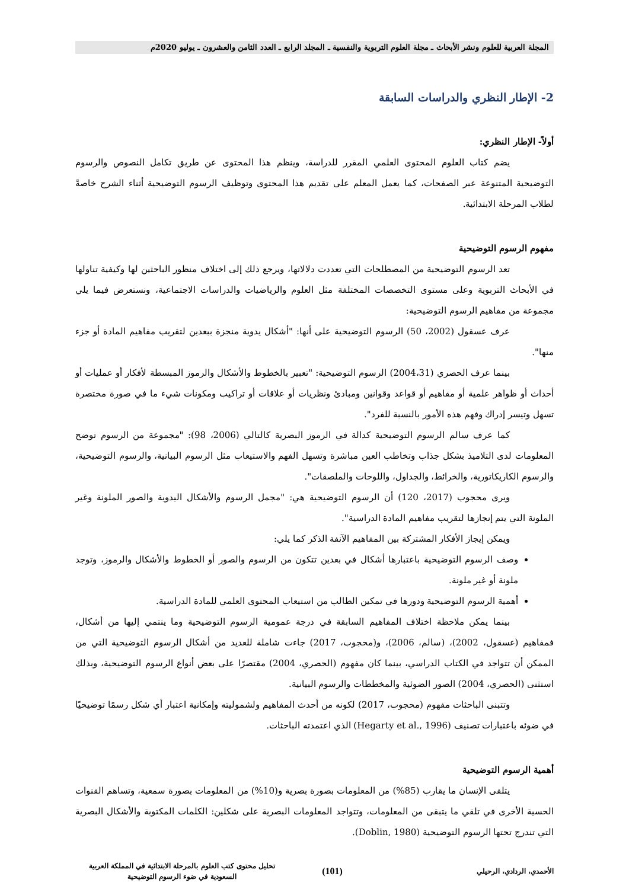المجلة العربية للعلوم ونشر الأبحاث ـ مجلة العلوم التربوية والنفسية ـ المجلد الرابع ـ العدد الثامن والعشرون ـ يوليو 2020م
2- الإطار النظري والدراسات السابقة
أولاً- الإطار النظري:
يضم كتاب العلوم المحتوى العلمي المقرر للدراسة، وينظم هذا المحتوى عن طريق تكامل النصوص والرسوم التوضيحية المتنوعة عبر الصفحات، كما يعمل المعلم على تقديم هذا المحتوى وتوظيف الرسوم التوضيحية أثناء الشرح خاصةً لطلاب المرحلة الابتدائية.
مفهوم الرسوم التوضيحية
تعد الرسوم التوضيحية من المصطلحات التي تعددت دلالاتها، ويرجع ذلك إلى اختلاف منظور الباحثين لها وكيفية تناولها في الأبحاث التربوية وعلى مستوى التخصصات المختلفة مثل العلوم والرياضيات والدراسات الاجتماعية، ونستعرض فيما يلي مجموعة من مفاهيم الرسوم التوضيحية:
عرف عسقول (2002، 50) الرسوم التوضيحية على أنها: "أشكال يدوية منجزة ببعدين لتقريب مفاهيم المادة أو جزء منها".
بينما عرف الحصري (2004،31) الرسوم التوضيحية: "تعبير بالخطوط والأشكال والرموز المبسطة لأفكار أو عمليات أو أحداث أو ظواهر علمية أو مفاهيم أو قواعد وقوانين ومبادئ ونظريات أو علاقات أو تراكيب ومكونات شيء ما في صورة مختصرة تسهل وتيسر إدراك وفهم هذه الأمور بالنسبة للفرد".
كما عرف سالم الرسوم التوضيحية كدالة في الرموز البصرية كالتالي (2006، 98): "مجموعة من الرسوم توضح المعلومات لدى التلاميذ بشكل جذاب وتخاطب العين مباشرة وتسهل الفهم والاستيعاب مثل الرسوم البيانية، والرسوم التوضيحية، والرسوم الكاريكاتورية، والخرائط، والجداول، واللوحات والملصقات".
ويرى محجوب (2017، 120) أن الرسوم التوضيحية هي: "مجمل الرسوم والأشكال اليدوية والصور الملونة وغير الملونة التي يتم إنجازها لتقريب مفاهيم المادة الدراسية".
ويمكن إيجاز الأفكار المشتركة بين المفاهيم الآنفة الذكر كما يلي:
وصف الرسوم التوضيحية باعتبارها أشكال في بعدين تتكون من الرسوم والصور أو الخطوط والأشكال والرموز، وتوجد ملونة أو غير ملونة.
أهمية الرسوم التوضيحية ودورها في تمكين الطالب من استيعاب المحتوى العلمي للمادة الدراسية.
بينما يمكن ملاحظة اختلاف المفاهيم السابقة في درجة عمومية الرسوم التوضيحية وما ينتمي إليها من أشكال، فمفاهيم (عسقول، 2002)، (سالم، 2006)، و(محجوب، 2017) جاءت شاملة للعديد من أشكال الرسوم التوضيحية التي من الممكن أن تتواجد في الكتاب الدراسي، بينما كان مفهوم (الحصري، 2004) مقتصرًا على بعض أنواع الرسوم التوضيحية، وبذلك استثنى (الحصري، 2004) الصور الضوئية والمخططات والرسوم البيانية.
وتتبنى الباحثات مفهوم (محجوب، 2017) لكونه من أحدث المفاهيم ولشموليته وإمكانية اعتبار أي شكل رسمًا توضيحيًا في ضوئه باعتبارات تصنيف (Hegarty et al., 1996) الذي اعتمدته الباحثات.
أهمية الرسوم التوضيحية
يتلقى الإنسان ما يقارب (85%) من المعلومات بصورة بصرية و(10%) من المعلومات بصورة سمعية، وتساهم القنوات الحسية الأخرى في تلقي ما يتبقى من المعلومات، وتتواجد المعلومات البصرية على شكلين: الكلمات المكتوبة والأشكال البصرية التي تندرج تحتها الرسوم التوضيحية (Doblin, 1980).
الأحمدي، الردادي، الرحيلي
(101)
تحليل محتوى كتب العلوم بالمرحلة الابتدائية في المملكة العربية
السعودية في ضوء الرسوم التوضيحية